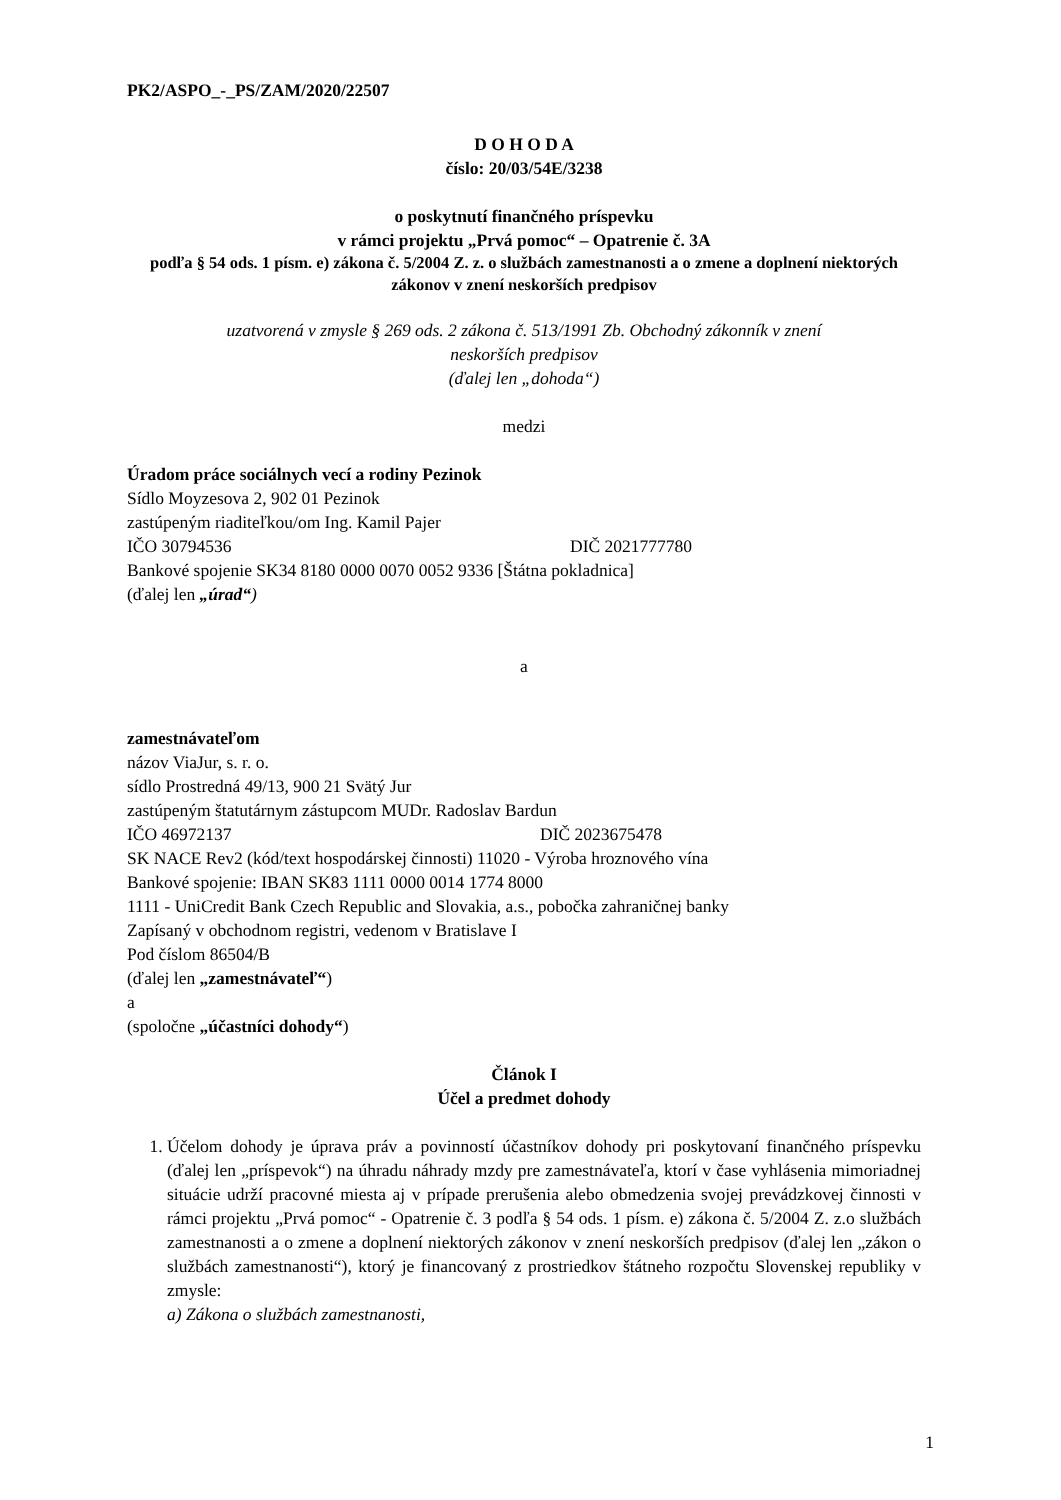PK2/ASPO_-_PS/ZAM/2020/22507
D O H O D A
číslo: 20/03/54E/3238
o poskytnutí finančného príspevku
v rámci projektu „Prvá pomoc“ – Opatrenie č. 3A
podľa § 54 ods. 1 písm. e) zákona č. 5/2004 Z. z. o službách zamestnanosti a o zmene a doplnení niektorých zákonov v znení neskorších predpisov
uzatvorená v zmysle § 269 ods. 2 zákona č. 513/1991 Zb. Obchodný zákonník v znení
neskorších predpisov
(ďalej len „dohoda“)
medzi
Úradom práce sociálnych vecí a rodiny Pezinok
Sídlo Moyzesova 2, 902 01 Pezinok
zastúpeným riaditeľkou/om Ing. Kamil Pajer
IČO 30794536 DIČ 2021777780
Bankové spojenie SK34 8180 0000 0070 0052 9336 [Štátna pokladnica]
(ďalej len „úrad“)
a
zamestnávateľom
názov ViaJur, s. r. o.
sídlo Prostredná 49/13, 900 21 Svätý Jur
zastúpeným štatutárnym zástupcom MUDr. Radoslav Bardun
IČO 46972137 DIČ 2023675478
SK NACE Rev2 (kód/text hospodárskej činnosti) 11020 - Výroba hroznového vína
Bankové spojenie: IBAN SK83 1111 0000 0014 1774 8000
1111 - UniCredit Bank Czech Republic and Slovakia, a.s., pobočka zahraničnej banky
Zapísaný v obchodnom registri, vedenom v Bratislave I
Pod číslom 86504/B
(ďalej len „zamestnávateľ“)
a
(spoločne „účastníci dohody“)
Článok I
Účel a predmet dohody
1. Účelom dohody je úprava práv a povinností účastníkov dohody pri poskytovaní finančného príspevku (ďalej len „príspevok“) na úhradu náhrady mzdy pre zamestnávateľa, ktorí v čase vyhlásenia mimoriadnej situácie udrží pracovné miesta aj v prípade prerušenia alebo obmedzenia svojej prevádzkovej činnosti v rámci projektu „Prvá pomoc“ - Opatrenie č. 3 podľa § 54 ods. 1 písm. e) zákona č. 5/2004 Z. z.o službách zamestnanosti a o zmene a doplnení niektorých zákonov v znení neskorších predpisov (ďalej len „zákon o službách zamestnanosti“), ktorý je financovaný z prostriedkov štátneho rozpočtu Slovenskej republiky v zmysle:
a) Zákona o službách zamestnanosti,
1